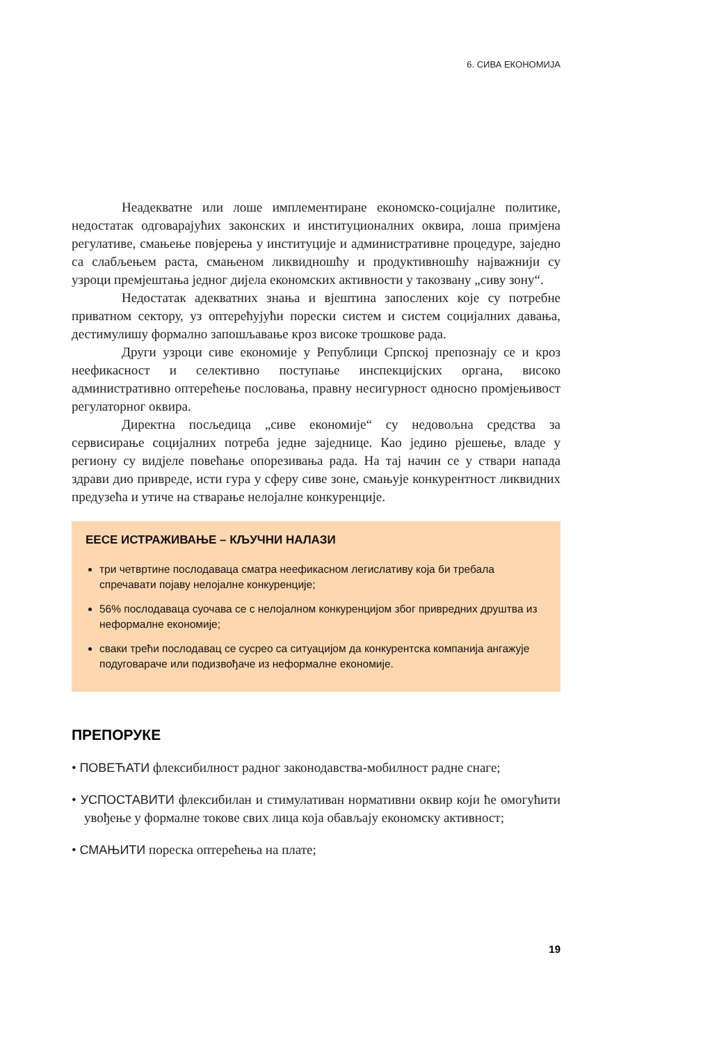6. СИВА ЕКОНОМИЈА
Неадекватне или лоше имплементиране економско-социјалне политике, недостатак одговарајућих законских и институционалних оквира, лоша примјена регулативе, смањење повјерења у институције и административне процедуре, заједно са слабљењем раста, смањеном ликвидношћу и продуктивношћу најважнији су узроци премјештања једног дијела економских активности у такозвану „сиву зону“.
Недостатак адекватних знања и вјештина запослених које су потребне приватном сектору, уз оптерећујући порески систем и систем социјалних давања, дестимулишу формално запошљавање кроз високе трошкове рада.
Други узроци сиве економије у Републици Српској препознају се и кроз неефикасност и селективно поступање инспекцијских органа, високо административно оптерећење пословања, правну несигурност односно промјењивост регулаторног оквира.
Директна посљедица „сиве економије“ су недовољна средства за сервисирање социјалних потреба једне заједнице. Као једино рјешење, владе у региону су видјеле повећање опорезивања рада. На тај начин се у ствари напада здрави дио привреде, исти гура у сферу сиве зоне, смањује конкурентност ликвидних предузећа и утиче на стварање нелојалне конкуренције.
ЕЕСЕ ИСТРАЖИВАЊЕ – КЉУЧНИ НАЛАЗИ
три четвртине послодаваца сматра неефикасном легислативу која би требала спречавати појаву нелојалне конкуренције;
56% послодаваца суочава се с нелојалном конкуренцијом због привредних друштва из неформалне економије;
сваки трећи послодавац се сусрео са ситуацијом да конкурентска компанија ангажује подуговараче или подизвођаче из неформалне економије.
ПРЕПОРУКЕ
• ПОВЕЋАТИ флексибилност радног законодавства-мобилност радне снаге;
• УСПОСТАВИТИ флексибилан и стимулативан нормативни оквир који ће омогућити увођење у формалне токове свих лица која обављају економску активност;
• СМАЊИТИ пореска оптерећења на плате;
19